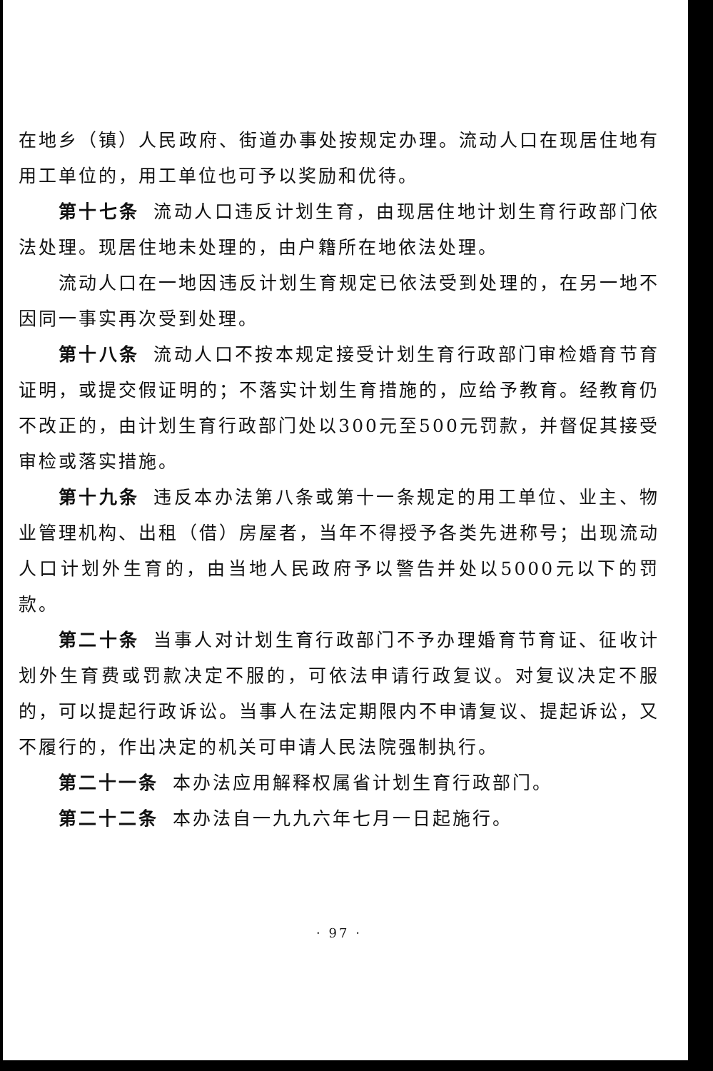在地乡（镇）人民政府、街道办事处按规定办理。流动人口在现居住地有用工单位的，用工单位也可予以奖励和优待。
第十七条 流动人口违反计划生育，由现居住地计划生育行政部门依法处理。现居住地未处理的，由户籍所在地依法处理。
流动人口在一地因违反计划生育规定已依法受到处理的，在另一地不因同一事实再次受到处理。
第十八条 流动人口不按本规定接受计划生育行政部门审检婚育节育证明，或提交假证明的；不落实计划生育措施的，应给予教育。经教育仍不改正的，由计划生育行政部门处以300元至500元罚款，并督促其接受审检或落实措施。
第十九条 违反本办法第八条或第十一条规定的用工单位、业主、物业管理机构、出租（借）房屋者，当年不得授予各类先进称号；出现流动人口计划外生育的，由当地人民政府予以警告并处以5000元以下的罚款。
第二十条 当事人对计划生育行政部门不予办理婚育节育证、征收计划外生育费或罚款决定不服的，可依法申请行政复议。对复议决定不服的，可以提起行政诉讼。当事人在法定期限内不申请复议、提起诉讼，又不履行的，作出决定的机关可申请人民法院强制执行。
第二十一条 本办法应用解释权属省计划生育行政部门。
第二十二条 本办法自一九九六年七月一日起施行。
· 97 ·